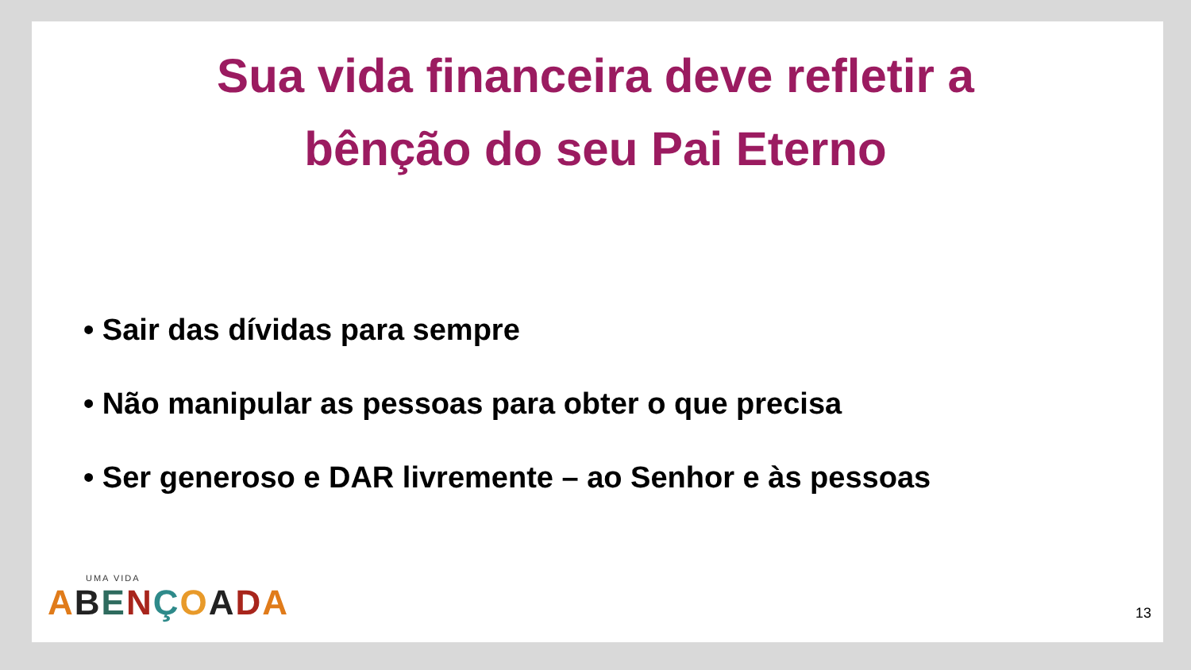Sua vida financeira deve refletir a
bênção do seu Pai Eterno
• Sair das dívidas para sempre
• Não manipular as pessoas para obter o que precisa
• Ser generoso e DAR livremente – ao Senhor e às pessoas
UMA VIDA
ABENÇOADA
13